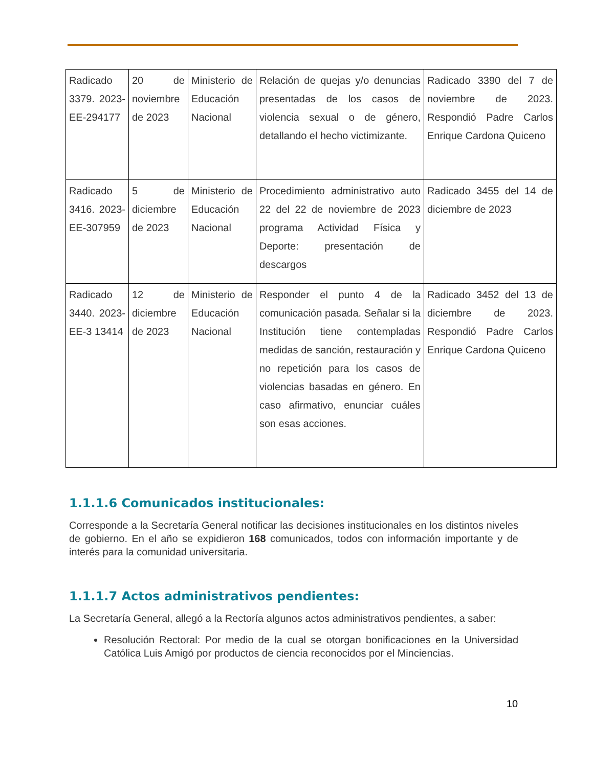| Radicado 3379. 2023-EE-294177 | 20 de noviembre de 2023 | Ministerio de Educación Nacional | Relación de quejas y/o denuncias presentadas de los casos de violencia sexual o de género, detallando el hecho victimizante. | Radicado 3390 del 7 de noviembre de 2023. Respondió Padre Carlos Enrique Cardona Quiceno |
| Radicado 3416. 2023-EE-307959 | 5 de diciembre de 2023 | Ministerio de Educación Nacional | Procedimiento administrativo auto 22 del 22 de noviembre de 2023 programa Actividad Física y Deporte: presentación de descargos | Radicado 3455 del 14 de diciembre de 2023 |
| Radicado 3440. 2023-EE-3 13414 | 12 de diciembre de 2023 | Ministerio de Educación Nacional | Responder el punto 4 de la comunicación pasada. Señalar si la Institución tiene contempladas medidas de sanción, restauración y no repetición para los casos de violencias basadas en género. En caso afirmativo, enunciar cuáles son esas acciones. | Radicado 3452 del 13 de diciembre de 2023. Respondió Padre Carlos Enrique Cardona Quiceno |
1.1.1.6 Comunicados institucionales:
Corresponde a la Secretaría General notificar las decisiones institucionales en los distintos niveles de gobierno. En el año se expidieron 168 comunicados, todos con información importante y de interés para la comunidad universitaria.
1.1.1.7 Actos administrativos pendientes:
La Secretaría General, allegó a la Rectoría algunos actos administrativos pendientes, a saber:
Resolución Rectoral: Por medio de la cual se otorgan bonificaciones en la Universidad Católica Luis Amigó por productos de ciencia reconocidos por el Minciencias.
10